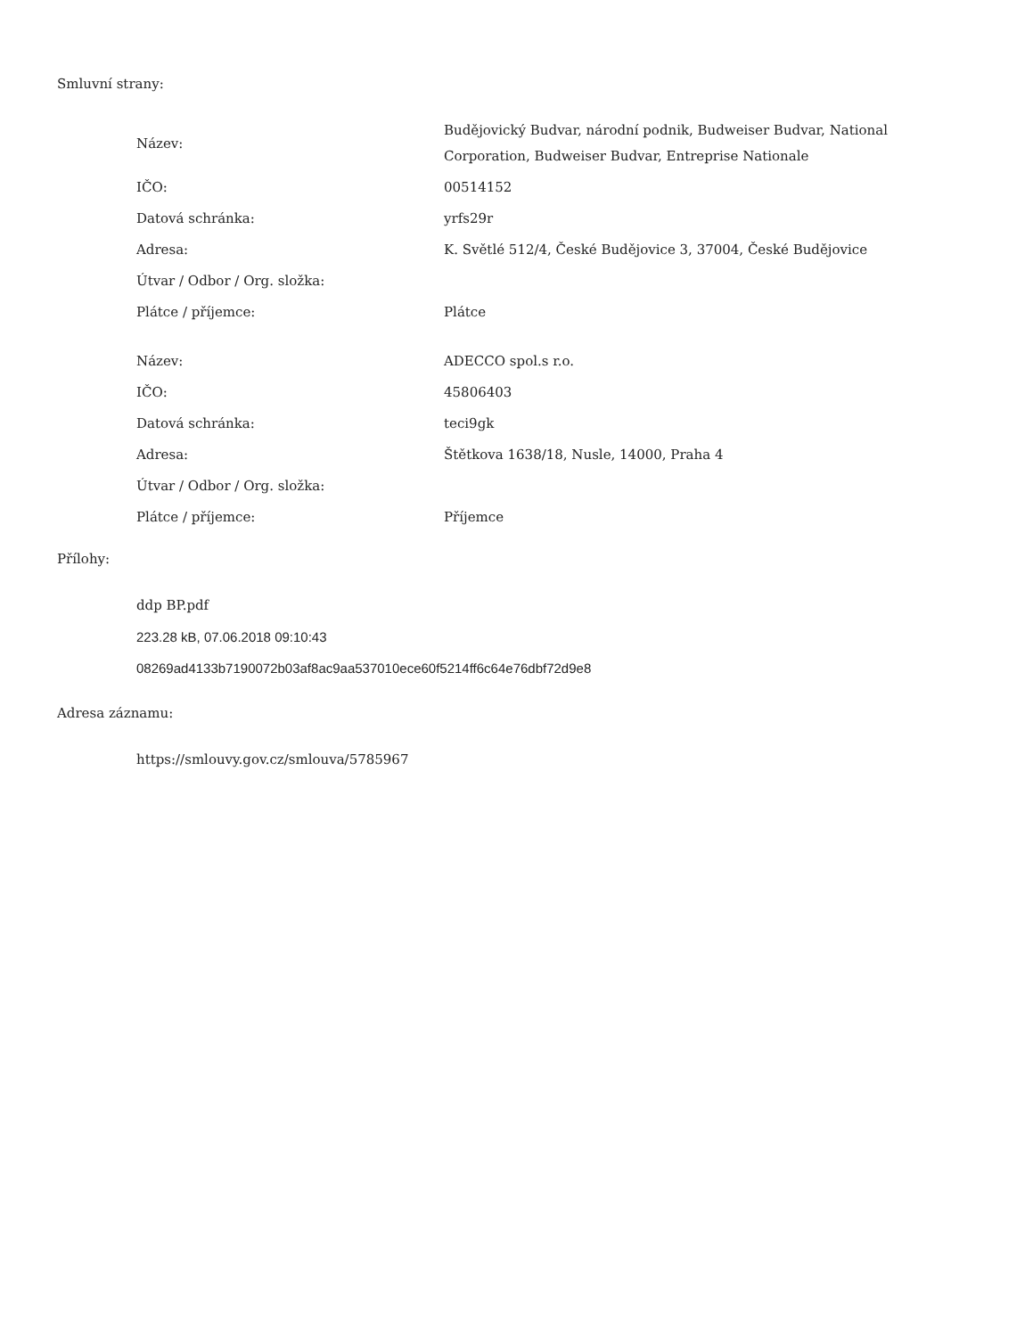Smluvní strany:
| Název: | Budějovický Budvar, národní podnik, Budweiser Budvar, National Corporation, Budweiser Budvar, Entreprise Nationale |
| IČO: | 00514152 |
| Datová schránka: | yrfs29r |
| Adresa: | K. Světlé 512/4, České Budějovice 3, 37004, České Budějovice |
| Útvar / Odbor / Org. složka: | |
| Plátce / příjemce: | Plátce |
| Název: | ADECCO spol.s r.o. |
| IČO: | 45806403 |
| Datová schránka: | teci9gk |
| Adresa: | Štětkova 1638/18, Nusle, 14000, Praha 4 |
| Útvar / Odbor / Org. složka: | |
| Plátce / příjemce: | Příjemce |
Přílohy:
ddp BP.pdf
223.28 kB, 07.06.2018 09:10:43
08269ad4133b7190072b03af8ac9aa537010ece60f5214ff6c64e76dbf72d9e8
Adresa záznamu:
https://smlouvy.gov.cz/smlouva/5785967